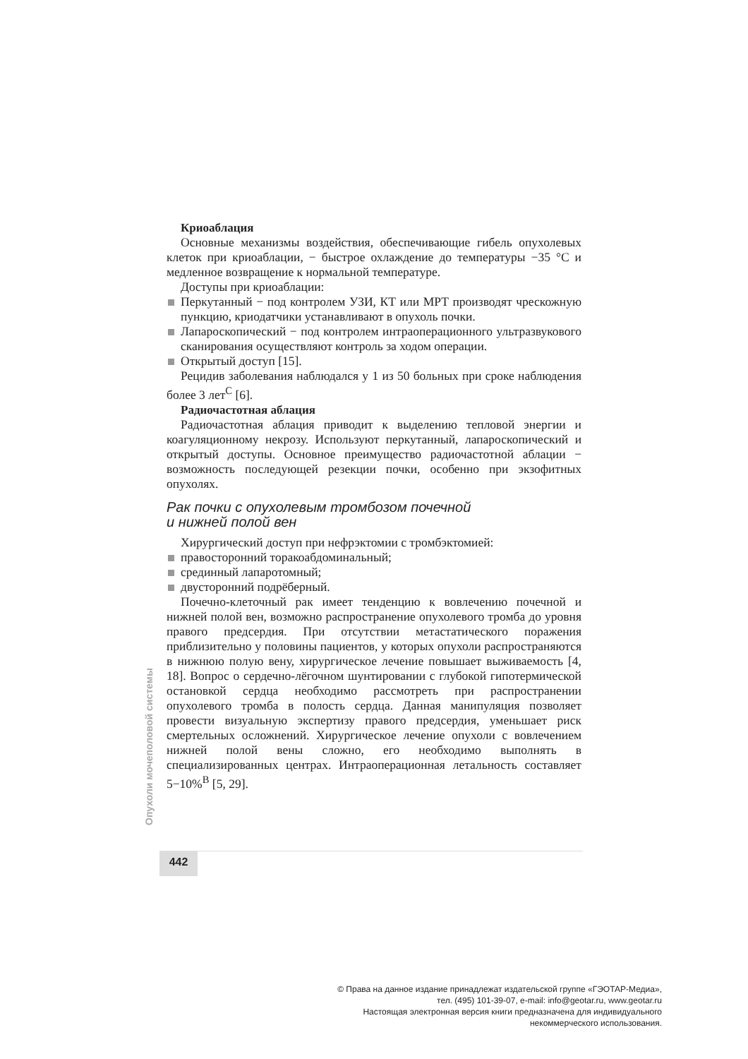Криоаблация
Основные механизмы воздействия, обеспечивающие гибель опухолевых клеток при криоаблации, − быстрое охлаждение до температуры −35 °C и медленное возвращение к нормальной температуре.
Доступы при криоаблации:
Перкутанный − под контролем УЗИ, КТ или МРТ производят чрескожную пункцию, криодатчики устанавливают в опухоль почки.
Лапароскопический − под контролем интраоперационного ультразвукового сканирования осуществляют контроль за ходом операции.
Открытый доступ [15].
Рецидив заболевания наблюдался у 1 из 50 больных при сроке наблюдения более 3 лет<sup>C</sup> [6].
Радиочастотная аблация
Радиочастотная аблация приводит к выделению тепловой энергии и коагуляционному некрозу. Используют перкутанный, лапароскопический и открытый доступы. Основное преимущество радиочастотной аблации − возможность последующей резекции почки, особенно при экзофитных опухолях.
Рак почки с опухолевым тромбозом почечной
и нижней полой вен
Хирургический доступ при нефрэктомии с тромбэктомией:
правосторонний торакоабдоминальный;
срединный лапаротомный;
двусторонний подрёберный.
Почечно-клеточный рак имеет тенденцию к вовлечению почечной и нижней полой вен, возможно распространение опухолевого тромба до уровня правого предсердия. При отсутствии метастатического поражения приблизительно у половины пациентов, у которых опухоли распространяются в нижнюю полую вену, хирургическое лечение повышает выживаемость [4, 18]. Вопрос о сердечно-лёгочном шунтировании с глубокой гипотермической остановкой сердца необходимо рассмотреть при распространении опухолевого тромба в полость сердца. Данная манипуляция позволяет провести визуальную экспертизу правого предсердия, уменьшает риск смертельных осложнений. Хирургическое лечение опухоли с вовлечением нижней полой вены сложно, его необходимо выполнять в специализированных центрах. Интраоперационная летальность составляет 5−10%<sup>B</sup> [5, 29].
Опухоли мочеполовой системы
442
© Права на данное издание принадлежат издательской группе «ГЭОТАР-Медиа»,
тел. (495) 101-39-07, e-mail: info@geotar.ru, www.geotar.ru
Настоящая электронная версия книги предназначена для индивидуального
некоммерческого использования.